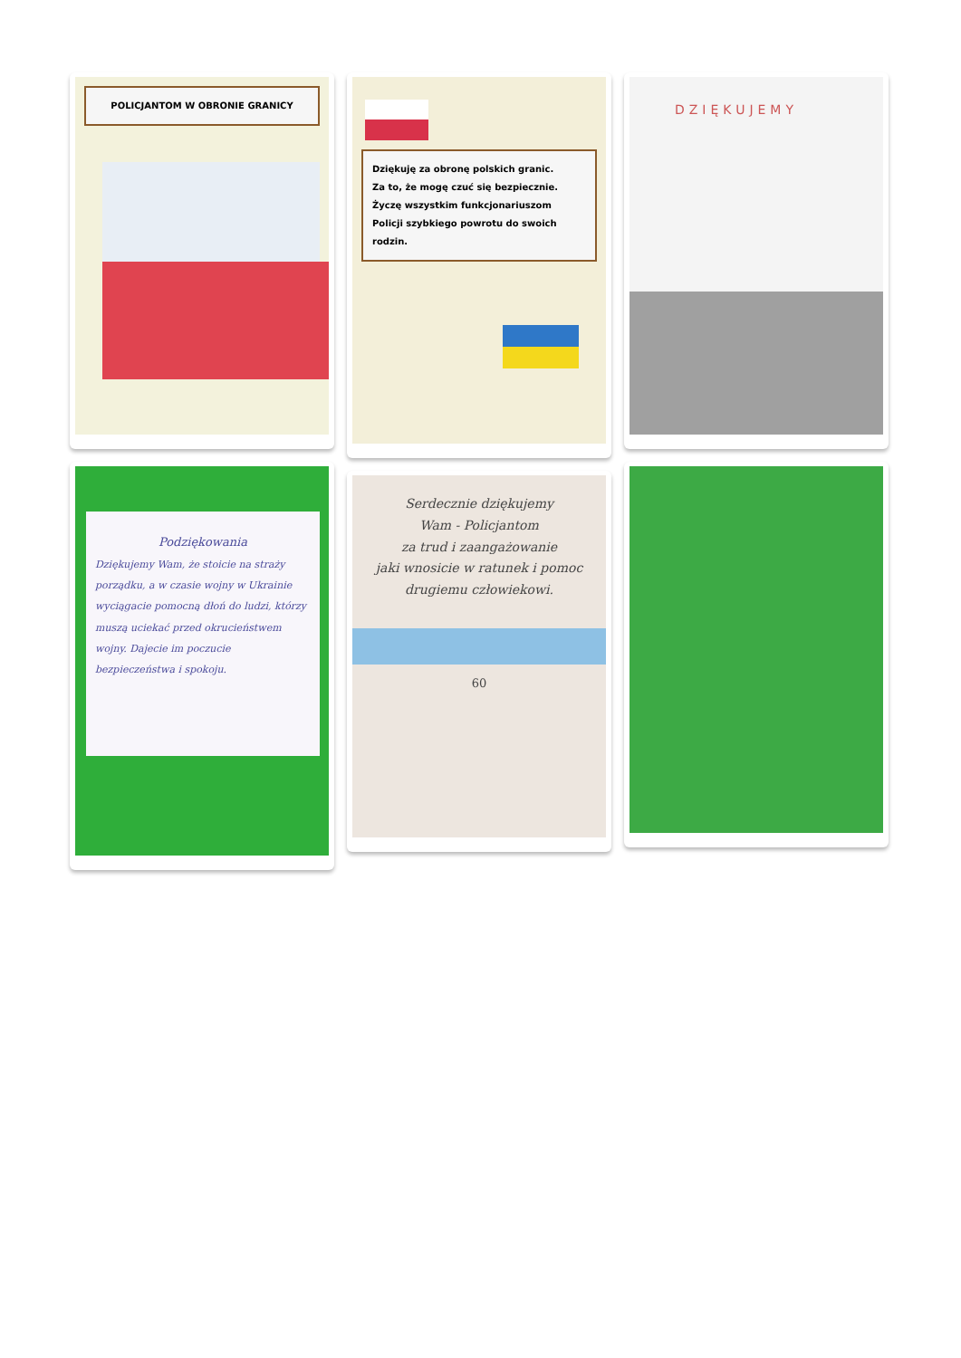POLICJANTOM W OBRONIE GRANICY
Podziękowania
Dziękujemy Wam, że stoicie na straży porządku, a w czasie wojny w Ukrainie wyciągacie pomocną dłoń do ludzi, którzy muszą uciekać przed okrucieństwem wojny. Dajecie im poczucie bezpieczeństwa i spokoju.
Dziękuję za obronę polskich granic.
Za to, że mogę czuć się bezpiecznie.
Życzę wszystkim funkcjonariuszom
Policji szybkiego powrotu do swoich rodzin.
Serdecznie dziękujemy
Wam - Policjantom
za trud i zaangażowanie
jaki wnosicie w ratunek i pomoc
drugiemu człowiekowi.
60
DZIĘKUJEMY